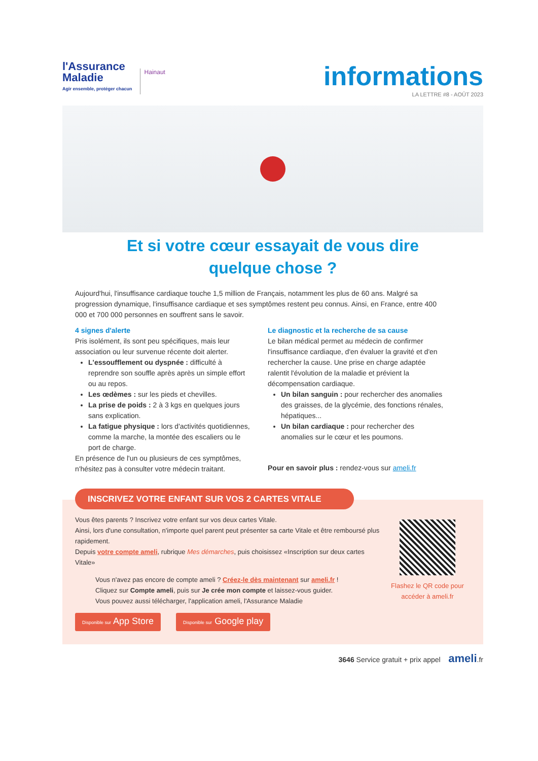l'Assurance
Maladie
Agir ensemble, protéger chacun
Hainaut
informations
LA LETTRE #8 - AOÛT 2023
Et si votre cœur essayait de vous dire
quelque chose ?
Aujourd'hui, l'insuffisance cardiaque touche 1,5 million de Français, notamment les plus de 60 ans. Malgré sa progression dynamique, l'insuffisance cardiaque et ses symptômes restent peu connus. Ainsi, en France, entre 400 000 et 700 000 personnes en souffrent sans le savoir.
4 signes d'alerte
Pris isolément, ils sont peu spécifiques, mais leur association ou leur survenue récente doit alerter.
L'essoufflement ou dyspnée : difficulté à reprendre son souffle après après un simple effort ou au repos.
Les œdèmes : sur les pieds et chevilles.
La prise de poids : 2 à 3 kgs en quelques jours sans explication.
La fatigue physique : lors d'activités quotidiennes, comme la marche, la montée des escaliers ou le port de charge.
En présence de l'un ou plusieurs de ces symptômes, n'hésitez pas à consulter votre médecin traitant.
Le diagnostic et la recherche de sa cause
Le bilan médical permet au médecin de confirmer l'insuffisance cardiaque, d'en évaluer la gravité et d'en rechercher la cause. Une prise en charge adaptée ralentit l'évolution de la maladie et prévient la décompensation cardiaque.
Un bilan sanguin : pour rechercher des anomalies des graisses, de la glycémie, des fonctions rénales, hépatiques...
Un bilan cardiaque : pour rechercher des anomalies sur le cœur et les poumons.
Pour en savoir plus : rendez-vous sur ameli.fr
INSCRIVEZ VOTRE ENFANT SUR VOS 2 CARTES VITALE
Vous êtes parents ? Inscrivez votre enfant sur vos deux cartes Vitale.
Ainsi, lors d'une consultation, n'importe quel parent peut présenter sa carte Vitale et être remboursé plus rapidement.
Depuis votre compte ameli, rubrique Mes démarches, puis choisissez «Inscription sur deux cartes Vitale»
Vous n'avez pas encore de compte ameli ? Créez-le dès maintenant sur ameli.fr !
Cliquez sur Compte ameli, puis sur Je crée mon compte et laissez-vous guider.
Vous pouvez aussi télécharger, l'application ameli, l'Assurance Maladie
Disponible sur App Store Disponible sur Google play
Flashez le QR code pour accéder à ameli.fr
3646 Service gratuit + prix appel ameli.fr